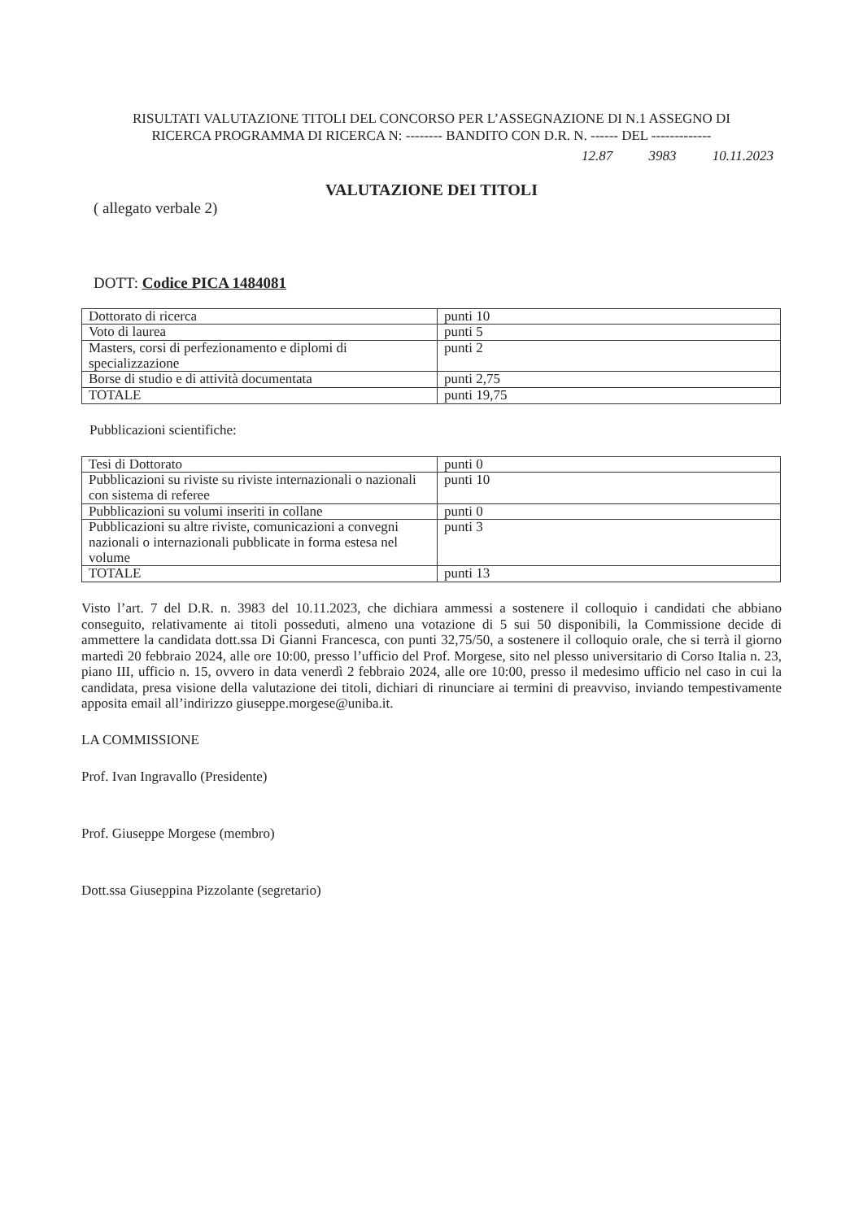RISULTATI VALUTAZIONE TITOLI DEL CONCORSO PER L’ASSEGNAZIONE DI N.1 ASSEGNO DI
RICERCA PROGRAMMA DI RICERCA N: -------- BANDITO CON D.R. N. ------ DEL -------------
12.87 3983 10.11.2023
VALUTAZIONE DEI TITOLI
( allegato verbale 2)
DOTT: Codice PICA 1484081
| Dottorato di ricerca | punti 10 |
| Voto di laurea | punti 5 |
| Masters, corsi di perfezionamento e diplomi di specializzazione | punti 2 |
| Borse di studio e di attività documentata | punti 2,75 |
| TOTALE | punti 19,75 |
Pubblicazioni scientifiche:
| Tesi di Dottorato | punti 0 |
| Pubblicazioni su riviste su riviste internazionali o nazionali con sistema di referee | punti 10 |
| Pubblicazioni su volumi inseriti in collane | punti 0 |
| Pubblicazioni su altre riviste, comunicazioni a convegni nazionali o internazionali pubblicate in forma estesa nel volume | punti 3 |
| TOTALE | punti 13 |
Visto l’art. 7 del D.R. n. 3983 del 10.11.2023, che dichiara ammessi a sostenere il colloquio i candidati che abbiano conseguito, relativamente ai titoli posseduti, almeno una votazione di 5 sui 50 disponibili, la Commissione decide di ammettere la candidata dott.ssa Di Gianni Francesca, con punti 32,75/50, a sostenere il colloquio orale, che si terrà il giorno martedì 20 febbraio 2024, alle ore 10:00, presso l’ufficio del Prof. Morgese, sito nel plesso universitario di Corso Italia n. 23, piano III, ufficio n. 15, ovvero in data venerdì 2 febbraio 2024, alle ore 10:00, presso il medesimo ufficio nel caso in cui la candidata, presa visione della valutazione dei titoli, dichiari di rinunciare ai termini di preavviso, inviando tempestivamente apposita email all’indirizzo giuseppe.morgese@uniba.it.
LA COMMISSIONE
Prof. Ivan Ingravallo (Presidente)
Prof. Giuseppe Morgese (membro)
Dott.ssa Giuseppina Pizzolante (segretario)